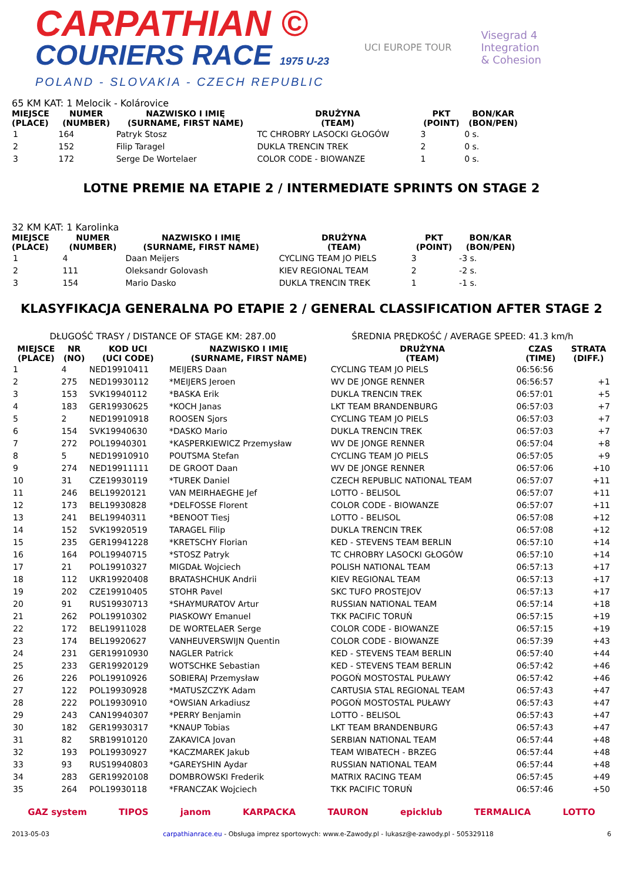CARPATHIAN ©
COURIERS RACE 1975 U-23
POLAND - SLOVAKIA - CZECH REPUBLIC
UCI EUROPE TOUR
Visegrad 4
Integration
& Cohesion
65 KM KAT: 1 Melocik - Kolárovice
| MIEJSCE (PLACE) | NUMER (NUMBER) | NAZWISKO I IMIĘ (SURNAME, FIRST NAME) | DRUŻYNA (TEAM) | PKT (POINT) | BON/KAR (BON/PEN) | |
| --- | --- | --- | --- | --- | --- | --- |
| 1 | 164 | Patryk Stosz | TC CHROBRY LASOCKI GŁOGÓW | 3 | 0 s. | |
| 2 | 152 | Filip Taragel | DUKLA TRENCIN TREK | 2 | 0 s. | |
| 3 | 172 | Serge De Wortelaer | COLOR CODE - BIOWANZE | 1 | 0 s. | |
LOTNE PREMIE NA ETAPIE 2 / INTERMEDIATE SPRINTS ON STAGE 2
32 KM KAT: 1 Karolinka
| MIEJSCE (PLACE) | NUMER (NUMBER) | NAZWISKO I IMIĘ (SURNAME, FIRST NAME) | DRUŻYNA (TEAM) | PKT (POINT) | BON/KAR (BON/PEN) | |
| --- | --- | --- | --- | --- | --- | --- |
| 1 | 4 | Daan Meijers | CYCLING TEAM JO PIELS | 3 | -3 s. | |
| 2 | 111 | Oleksandr Golovash | KIEV REGIONAL TEAM | 2 | -2 s. | |
| 3 | 154 | Mario Dasko | DUKLA TRENCIN TREK | 1 | -1 s. | |
KLASYFIKACJA GENERALNA PO ETAPIE 2 / GENERAL CLASSIFICATION AFTER STAGE 2
DŁUGOŚĆ TRASY / DISTANCE OF STAGE KM: 287.00 ŚREDNIA PRĘDKOŚĆ / AVERAGE SPEED: 41.3 km/h
| MIEJSCE (PLACE) | NR (NO) | KOD UCI (UCI CODE) | NAZWISKO I IMIĘ (SURNAME, FIRST NAME) | DRUŻYNA (TEAM) | CZAS (TIME) | STRATA (DIFF.) |
| --- | --- | --- | --- | --- | --- | --- |
| 1 | 4 | NED19910411 | MEIJERS Daan | CYCLING TEAM JO PIELS | 06:56:56 | |
| 2 | 275 | NED19930112 | *MEIJERS Jeroen | WV DE JONGE RENNER | 06:56:57 | +1 |
| 3 | 153 | SVK19940112 | *BASKA Erik | DUKLA TRENCIN TREK | 06:57:01 | +5 |
| 4 | 183 | GER19930625 | *KOCH Janas | LKT TEAM BRANDENBURG | 06:57:03 | +7 |
| 5 | 2 | NED19910918 | ROOSEN Sjors | CYCLING TEAM JO PIELS | 06:57:03 | +7 |
| 6 | 154 | SVK19940630 | *DASKO Mario | DUKLA TRENCIN TREK | 06:57:03 | +7 |
| 7 | 272 | POL19940301 | *KASPERKIEWICZ Przemysław | WV DE JONGE RENNER | 06:57:04 | +8 |
| 8 | 5 | NED19910910 | POUTSMA Stefan | CYCLING TEAM JO PIELS | 06:57:05 | +9 |
| 9 | 274 | NED19911111 | DE GROOT Daan | WV DE JONGE RENNER | 06:57:06 | +10 |
| 10 | 31 | CZE19930119 | *TUREK Daniel | CZECH REPUBLIC NATIONAL TEAM | 06:57:07 | +11 |
| 11 | 246 | BEL19920121 | VAN MEIRHAEGHE Jef | LOTTO - BELISOL | 06:57:07 | +11 |
| 12 | 173 | BEL19930828 | *DELFOSSE Florent | COLOR CODE - BIOWANZE | 06:57:07 | +11 |
| 13 | 241 | BEL19940311 | *BENOOT Tiesj | LOTTO - BELISOL | 06:57:08 | +12 |
| 14 | 152 | SVK19920519 | TARAGEL Filip | DUKLA TRENCIN TREK | 06:57:08 | +12 |
| 15 | 235 | GER19941228 | *KRETSCHY Florian | KED - STEVENS TEAM BERLIN | 06:57:10 | +14 |
| 16 | 164 | POL19940715 | *STOSZ Patryk | TC CHROBRY LASOCKI GŁOGÓW | 06:57:10 | +14 |
| 17 | 21 | POL19910327 | MIGDAŁ Wojciech | POLISH NATIONAL TEAM | 06:57:13 | +17 |
| 18 | 112 | UKR19920408 | BRATASHCHUK Andrii | KIEV REGIONAL TEAM | 06:57:13 | +17 |
| 19 | 202 | CZE19910405 | STOHR Pavel | SKC TUFO PROSTEJOV | 06:57:13 | +17 |
| 20 | 91 | RUS19930713 | *SHAYMURATOV Artur | RUSSIAN NATIONAL TEAM | 06:57:14 | +18 |
| 21 | 262 | POL19910302 | PIASKOWY Emanuel | TKK PACIFIC TORUŃ | 06:57:15 | +19 |
| 22 | 172 | BEL19911028 | DE WORTELAER Serge | COLOR CODE - BIOWANZE | 06:57:15 | +19 |
| 23 | 174 | BEL19920627 | VANHEUVERSWIJN Quentin | COLOR CODE - BIOWANZE | 06:57:39 | +43 |
| 24 | 231 | GER19910930 | NAGLER Patrick | KED - STEVENS TEAM BERLIN | 06:57:40 | +44 |
| 25 | 233 | GER19920129 | WOTSCHKE Sebastian | KED - STEVENS TEAM BERLIN | 06:57:42 | +46 |
| 26 | 226 | POL19910926 | SOBIERAJ Przemysław | POGOŃ MOSTOSTAL PUŁAWY | 06:57:42 | +46 |
| 27 | 122 | POL19930928 | *MATUSZCZYK Adam | CARTUSIA STAL REGIONAL TEAM | 06:57:43 | +47 |
| 28 | 222 | POL19930910 | *OWSIAN Arkadiusz | POGOŃ MOSTOSTAL PUŁAWY | 06:57:43 | +47 |
| 29 | 243 | CAN19940307 | *PERRY Benjamin | LOTTO - BELISOL | 06:57:43 | +47 |
| 30 | 182 | GER19930317 | *KNAUP Tobias | LKT TEAM BRANDENBURG | 06:57:43 | +47 |
| 31 | 82 | SRB19910120 | ZAKAVICA Jovan | SERBIAN NATIONAL TEAM | 06:57:44 | +48 |
| 32 | 193 | POL19930927 | *KACZMAREK Jakub | TEAM WIBATECH - BRZEG | 06:57:44 | +48 |
| 33 | 93 | RUS19940803 | *GAREYSHIN Aydar | RUSSIAN NATIONAL TEAM | 06:57:44 | +48 |
| 34 | 283 | GER19920108 | DOMBROWSKI Frederik | MATRIX RACING TEAM | 06:57:45 | +49 |
| 35 | 264 | POL19930118 | *FRANCZAK Wojciech | TKK PACIFIC TORUŃ | 06:57:46 | +50 |
GAZ system TIPOS janom KARPACKA TAURON epicklub TERMALICA LOTTO
2013-05-03 carpathianrace.eu - Obsługa imprez sportowych: www.e-Zawody.pl - lukasz@e-zawody.pl - 505329118 6